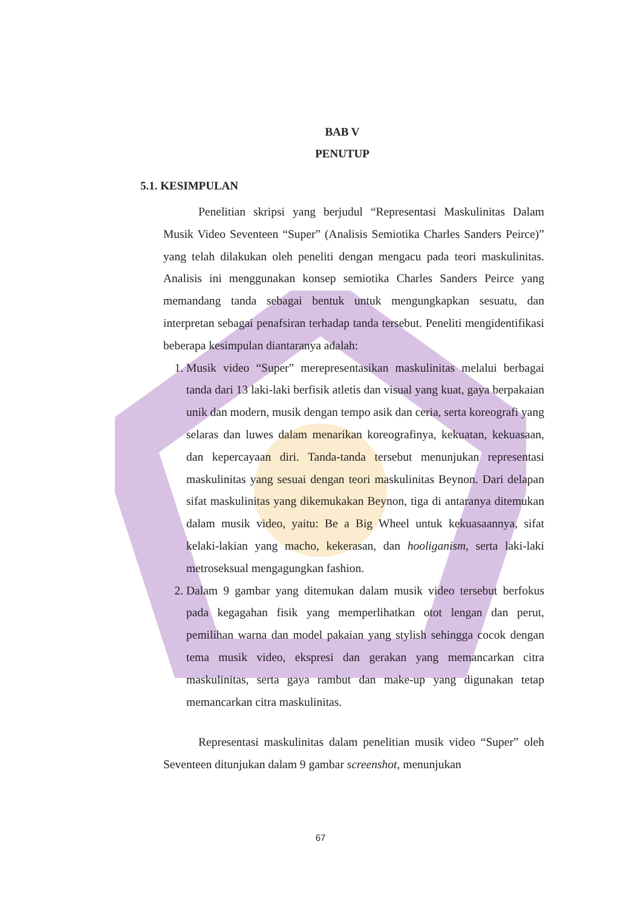BAB V
PENUTUP
5.1. KESIMPULAN
Penelitian skripsi yang berjudul “Representasi Maskulinitas Dalam Musik Video Seventeen “Super” (Analisis Semiotika Charles Sanders Peirce)” yang telah dilakukan oleh peneliti dengan mengacu pada teori maskulinitas. Analisis ini menggunakan konsep semiotika Charles Sanders Peirce yang memandang tanda sebagai bentuk untuk mengungkapkan sesuatu, dan interpretan sebagai penafsiran terhadap tanda tersebut. Peneliti mengidentifikasi beberapa kesimpulan diantaranya adalah:
1. Musik video “Super” merepresentasikan maskulinitas melalui berbagai tanda dari 13 laki-laki berfisik atletis dan visual yang kuat, gaya berpakaian unik dan modern, musik dengan tempo asik dan ceria, serta koreografi yang selaras dan luwes dalam menarikan koreografinya, kekuatan, kekuasaan, dan kepercayaan diri. Tanda-tanda tersebut menunjukan representasi maskulinitas yang sesuai dengan teori maskulinitas Beynon. Dari delapan sifat maskulinitas yang dikemukakan Beynon, tiga di antaranya ditemukan dalam musik video, yaitu: Be a Big Wheel untuk kekuasaannya, sifat kelaki-lakian yang macho, kekerasan, dan hooliganism, serta laki-laki metroseksual mengagungkan fashion.
2. Dalam 9 gambar yang ditemukan dalam musik video tersebut berfokus pada kegagahan fisik yang memperlihatkan otot lengan dan perut, pemilihan warna dan model pakaian yang stylish sehingga cocok dengan tema musik video, ekspresi dan gerakan yang memancarkan citra maskulinitas, serta gaya rambut dan make-up yang digunakan tetap memancarkan citra maskulinitas.
Representasi maskulinitas dalam penelitian musik video “Super” oleh Seventeen ditunjukan dalam 9 gambar screenshot, menunjukan
67